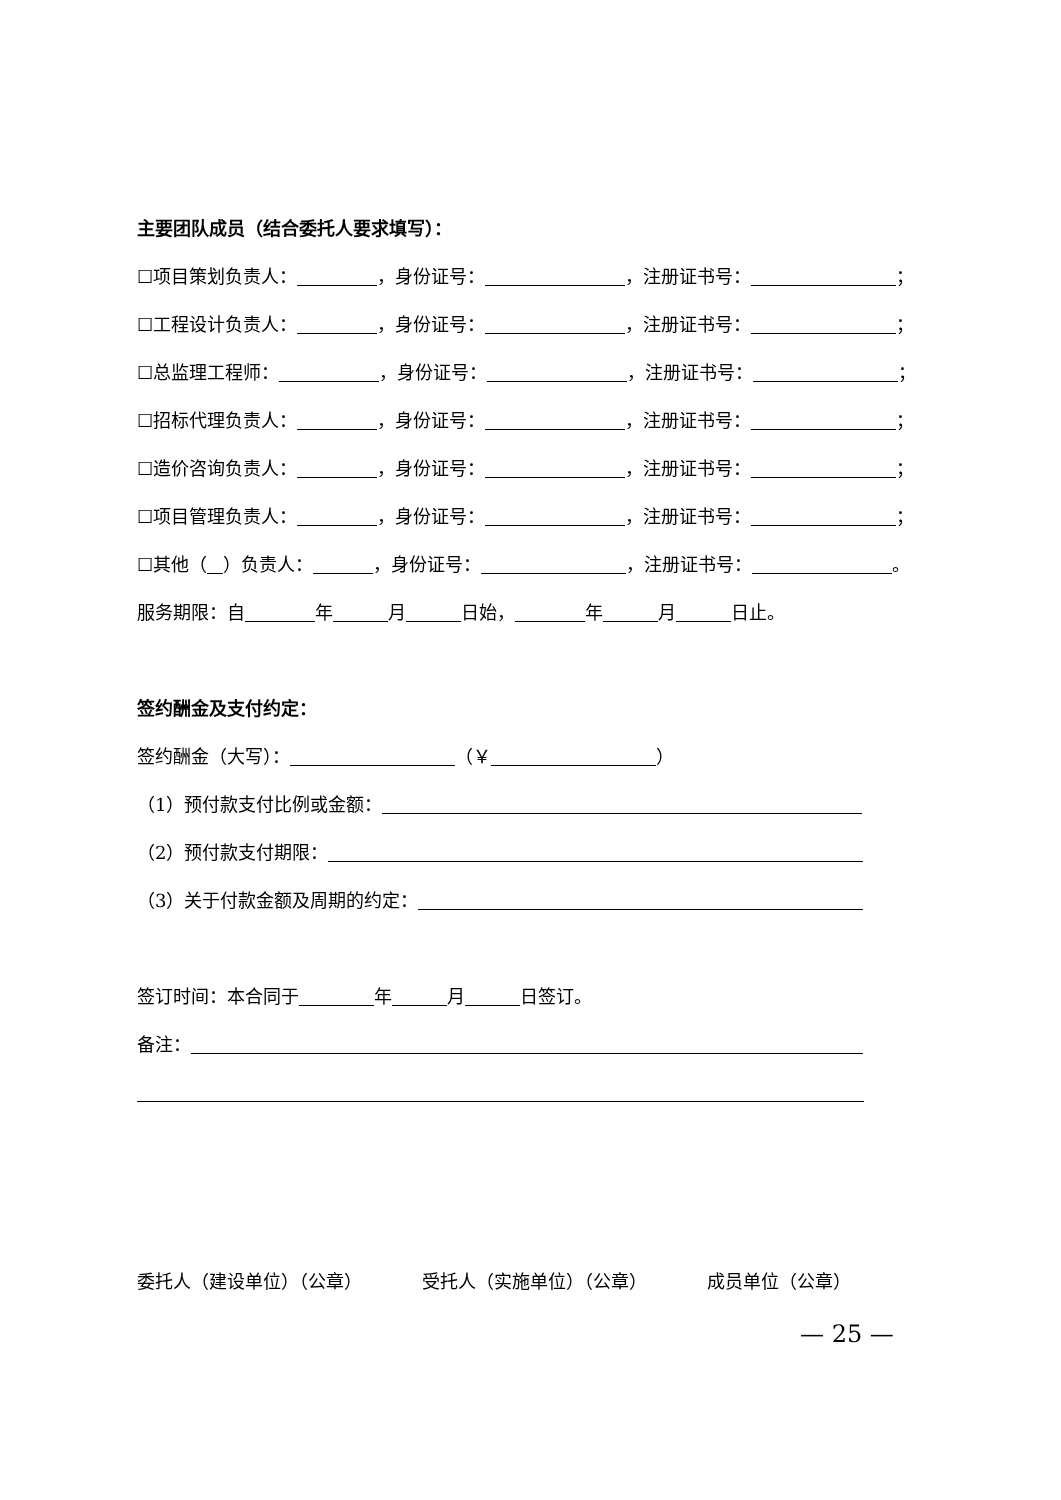主要团队成员（结合委托人要求填写）：
☐项目策划负责人： ，身份证号： ，注册证书号： ；
☐工程设计负责人： ，身份证号： ，注册证书号： ；
☐总监理工程师： ，身份证号： ，注册证书号： ；
☐招标代理负责人： ，身份证号： ，注册证书号： ；
☐造价咨询负责人： ，身份证号： ，注册证书号： ；
☐项目管理负责人： ，身份证号： ，注册证书号： ；
☐其他（ ）负责人： ，身份证号： ，注册证书号： 。
服务期限：自 年 月 日始， 年 月 日止。
签约酬金及支付约定：
签约酬金（大写）： （￥ ）
（1）预付款支付比例或金额：
（2）预付款支付期限：
（3）关于付款金额及周期的约定：
签订时间：本合同于 年 月 日签订。
备注：
委托人（建设单位）（公章） 受托人（实施单位）（公章） 成员单位（公章）
— 25 —